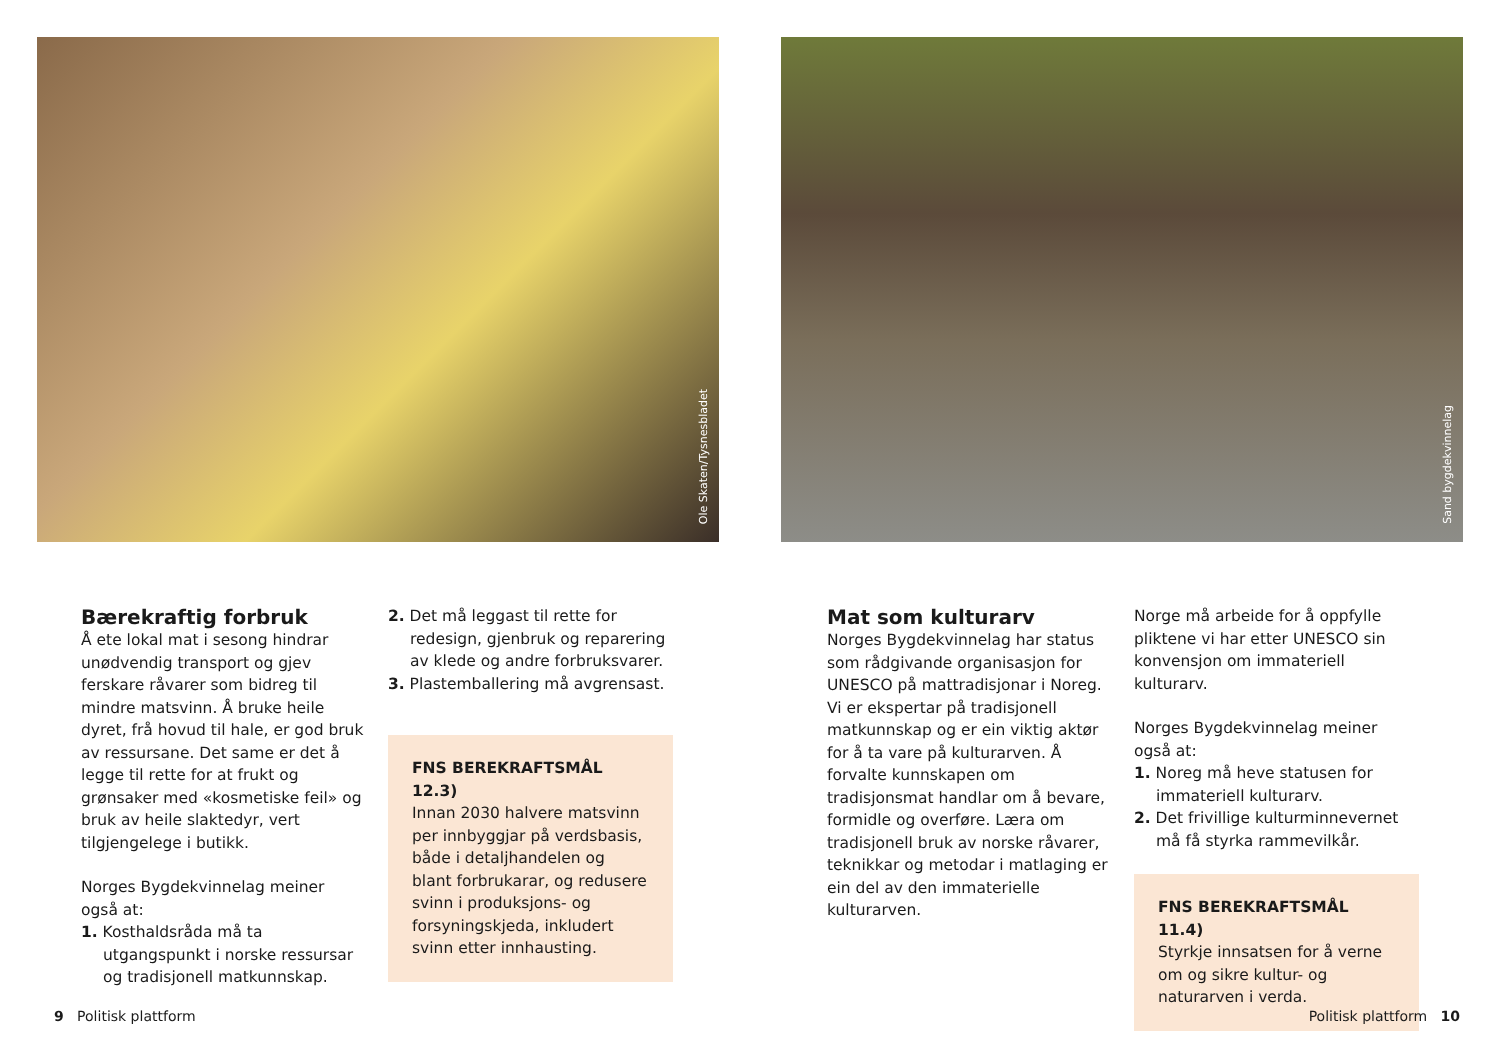Ole Skaten/Tysnesbladet
Bærekraftig forbruk
Å ete lokal mat i sesong hindrar unødvendig transport og gjev ferskare råvarer som bidreg til mindre matsvinn. Å bruke heile dyret, frå hovud til hale, er god bruk av ressursane. Det same er det å legge til rette for at frukt og grønsaker med «kosmetiske feil» og bruk av heile slaktedyr, vert tilgjengelege i butikk.
Norges Bygdekvinnelag meiner også at:
1. Kosthaldsråda må ta utgangspunkt i norske ressursar og tradisjonell matkunnskap.
2. Det må leggast til rette for redesign, gjenbruk og reparering av klede og andre forbruksvarer.
3. Plastemballering må avgrensast.
FNS BEREKRAFTSMÅL 12.3)
Innan 2030 halvere matsvinn per innbyggjar på verdsbasis, både i detaljhandelen og blant forbrukarar, og redusere svinn i produksjons- og forsyningskjeda, inkludert svinn etter innhausting.
9 Politisk plattform
Sand bygdekvinnelag
Mat som kulturarv
Norges Bygdekvinnelag har status som rådgivande organisasjon for UNESCO på mattradisjonar i Noreg. Vi er ekspertar på tradisjonell matkunnskap og er ein viktig aktør for å ta vare på kulturarven. Å forvalte kunnskapen om tradisjonsmat handlar om å bevare, formidle og overføre. Læra om tradisjonell bruk av norske råvarer, teknikkar og metodar i matlaging er ein del av den immaterielle kulturarven.
Norge må arbeide for å oppfylle pliktene vi har etter UNESCO sin konvensjon om immateriell kulturarv.
Norges Bygdekvinnelag meiner også at:
1. Noreg må heve statusen for immateriell kulturarv.
2. Det frivillige kulturminnevernet må få styrka rammevilkår.
FNS BEREKRAFTSMÅL 11.4)
Styrkje innsatsen for å verne om og sikre kultur- og naturarven i verda.
Politisk plattform 10